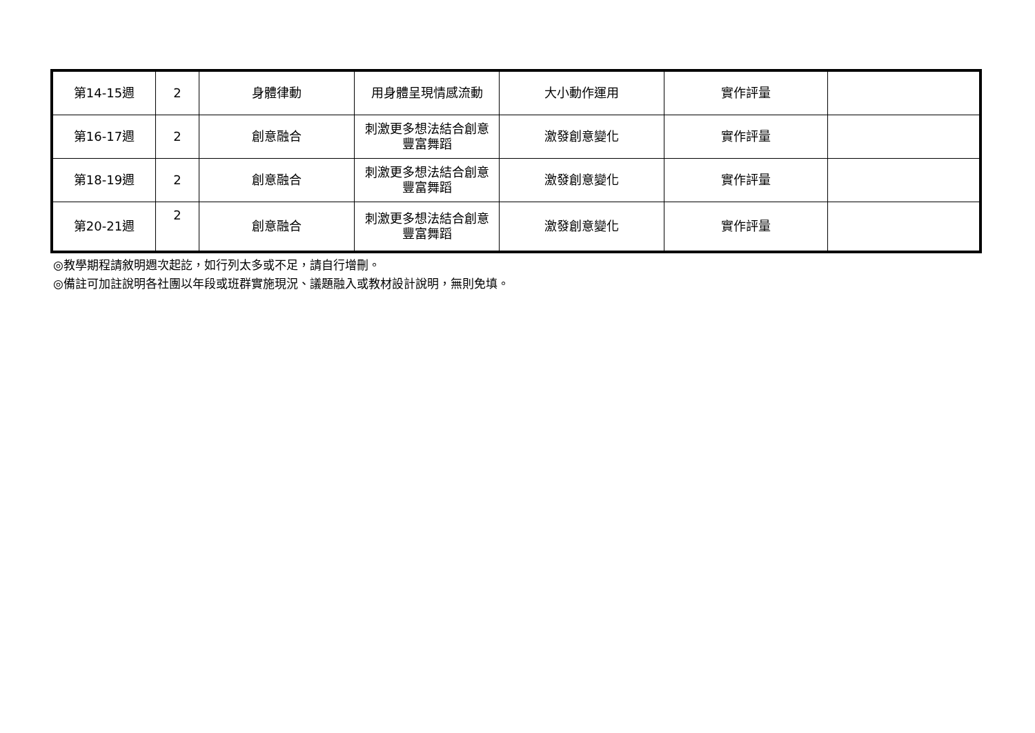| 第14-15週 | 2 | 身體律動 | 用身體呈現情感流動 | 大小動作運用 | 實作評量 | |
| 第16-17週 | 2 | 創意融合 | 刺激更多想法結合創意豐富舞蹈 | 激發創意變化 | 實作評量 | |
| 第18-19週 | 2 | 創意融合 | 刺激更多想法結合創意豐富舞蹈 | 激發創意變化 | 實作評量 | |
| 第20-21週 | 2 | 創意融合 | 刺激更多想法結合創意豐富舞蹈 | 激發創意變化 | 實作評量 | |
◎教學期程請敘明週次起訖，如行列太多或不足，請自行增刪。
◎備註可加註說明各社團以年段或班群實施現況、議題融入或教材設計說明，無則免填。